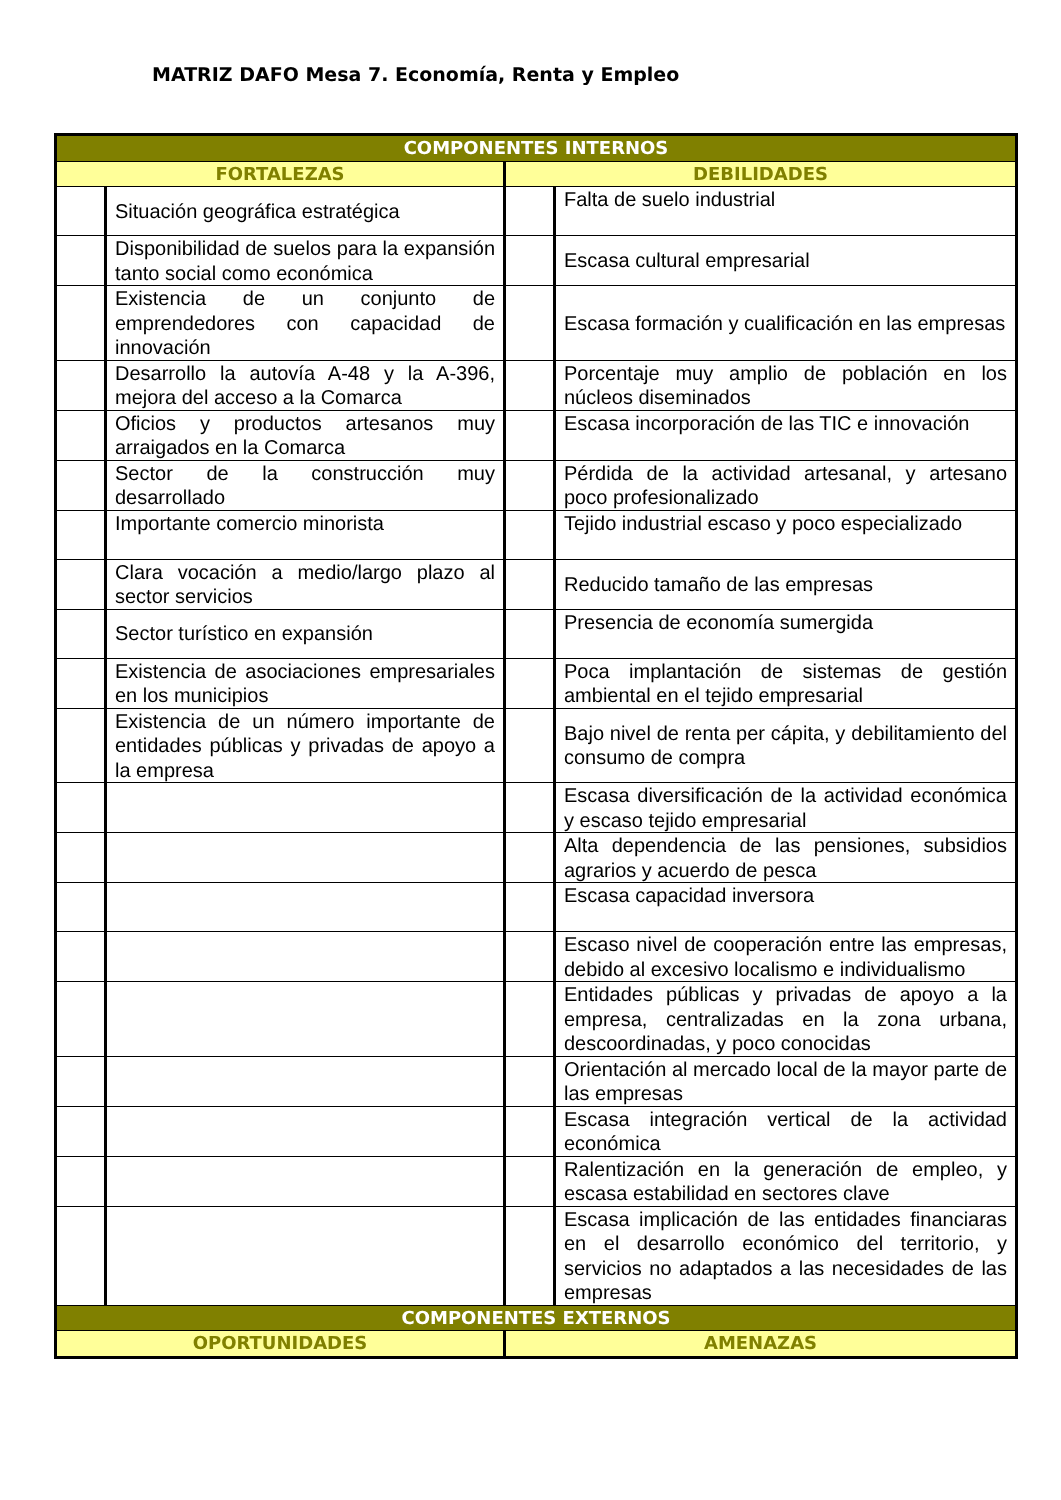MATRIZ DAFO Mesa 7. Economía, Renta y Empleo
| COMPONENTES INTERNOS | | | |
| FORTALEZAS | | DEBILIDADES | |
| | Situación geográfica estratégica | | Falta de suelo industrial |
| | Disponibilidad de suelos para la expansión tanto social como económica | | Escasa cultural empresarial |
| | Existencia de un conjunto de emprendedores con capacidad de innovación | | Escasa formación y cualificación en las empresas |
| | Desarrollo la autovía A-48 y la A-396, mejora del acceso a la Comarca | | Porcentaje muy amplio de población en los núcleos diseminados |
| | Oficios y productos artesanos muy arraigados en la Comarca | | Escasa incorporación de las TIC e innovación |
| | Sector de la construcción muy desarrollado | | Pérdida de la actividad artesanal, y artesano poco profesionalizado |
| | Importante comercio minorista | | Tejido industrial escaso y poco especializado |
| | Clara vocación a medio/largo plazo al sector servicios | | Reducido tamaño de las empresas |
| | Sector turístico en expansión | | Presencia de economía sumergida |
| | Existencia de asociaciones empresariales en los municipios | | Poca implantación de sistemas de gestión ambiental en el tejido empresarial |
| | Existencia de un número importante de entidades públicas y privadas de apoyo a la empresa | | Bajo nivel de renta per cápita, y debilitamiento del consumo de compra |
| | | | Escasa diversificación de la actividad económica y escaso tejido empresarial |
| | | | Alta dependencia de las pensiones, subsidios agrarios y acuerdo de pesca |
| | | | Escasa capacidad inversora |
| | | | Escaso nivel de cooperación entre las empresas, debido al excesivo localismo e individualismo |
| | | | Entidades públicas y privadas de apoyo a la empresa, centralizadas en la zona urbana, descoordinadas, y poco conocidas |
| | | | Orientación al mercado local de la mayor parte de las empresas |
| | | | Escasa integración vertical de la actividad económica |
| | | | Ralentización en la generación de empleo, y escasa estabilidad en sectores clave |
| | | | Escasa implicación de las entidades financiaras en el desarrollo económico del territorio, y servicios no adaptados a las necesidades de las empresas |
| COMPONENTES EXTERNOS | | | |
| OPORTUNIDADES | | AMENAZAS | |